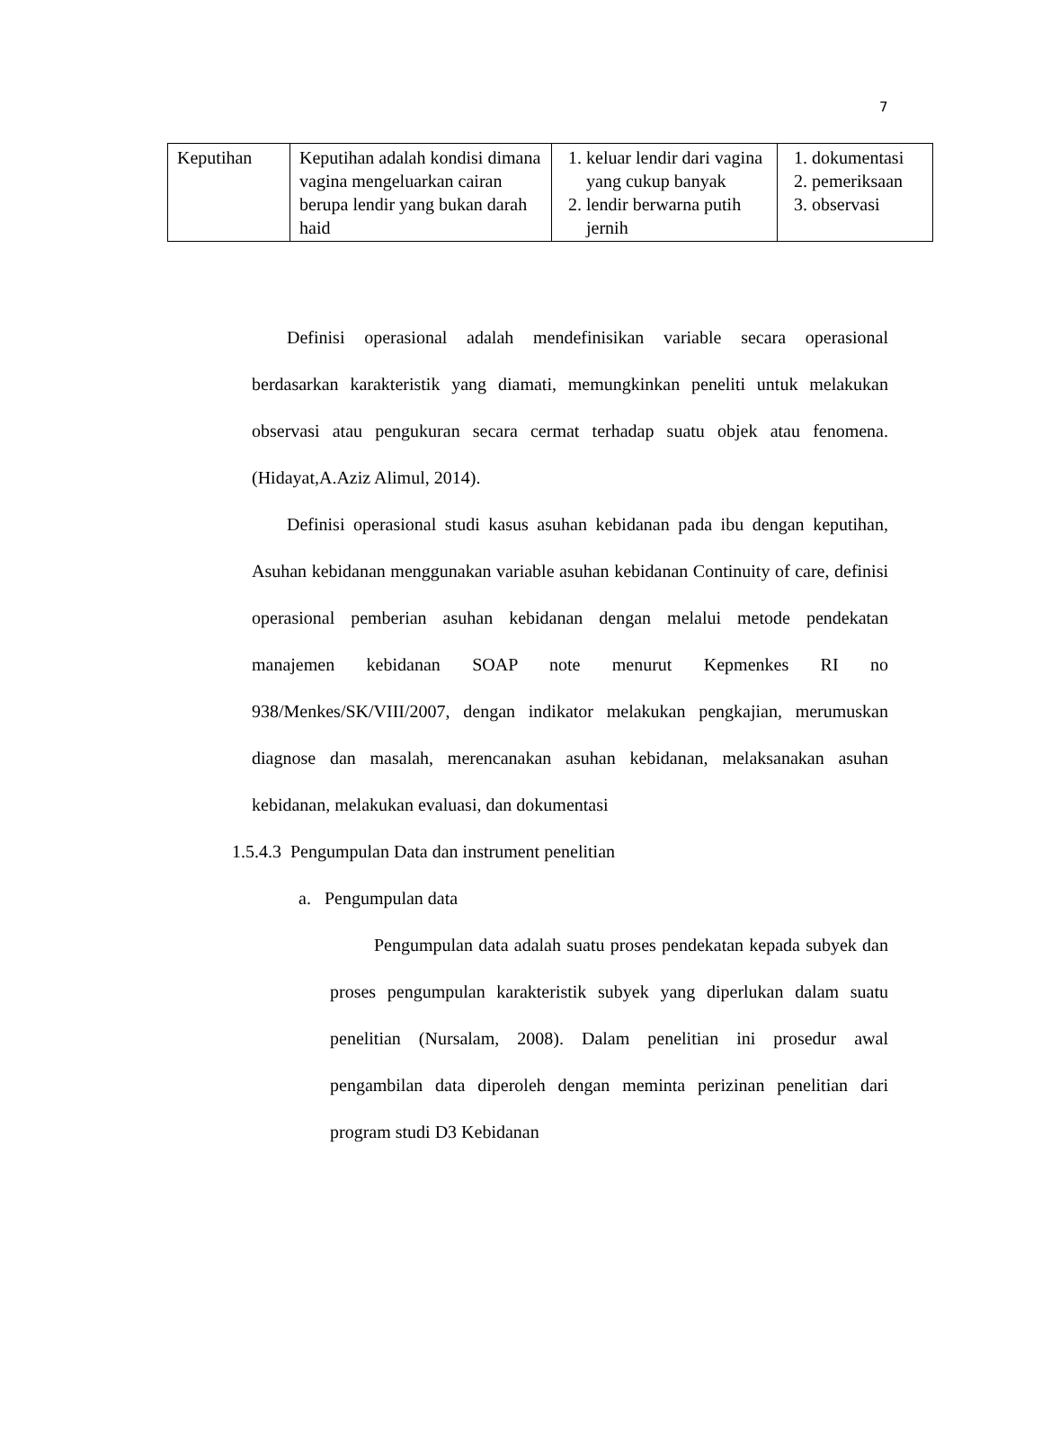7
| Keputihan | Keputihan adalah kondisi dimana vagina mengeluarkan cairan berupa lendir yang bukan darah haid | 1. keluar lendir dari vagina yang cukup banyak 2. lendir berwarna putih jernih | 1. dokumentasi 2. pemeriksaan 3. observasi |
Definisi operasional adalah mendefinisikan variable secara operasional berdasarkan karakteristik yang diamati, memungkinkan peneliti untuk melakukan observasi atau pengukuran secara cermat terhadap suatu objek atau fenomena. (Hidayat,A.Aziz Alimul, 2014).
Definisi operasional studi kasus asuhan kebidanan pada ibu dengan keputihan, Asuhan kebidanan menggunakan variable asuhan kebidanan Continuity of care, definisi operasional pemberian asuhan kebidanan dengan melalui metode pendekatan manajemen kebidanan SOAP note menurut Kepmenkes RI no 938/Menkes/SK/VIII/2007, dengan indikator melakukan pengkajian, merumuskan diagnose dan masalah, merencanakan asuhan kebidanan, melaksanakan asuhan kebidanan, melakukan evaluasi, dan dokumentasi
1.5.4.3 Pengumpulan Data dan instrument penelitian
a. Pengumpulan data
Pengumpulan data adalah suatu proses pendekatan kepada subyek dan proses pengumpulan karakteristik subyek yang diperlukan dalam suatu penelitian (Nursalam, 2008). Dalam penelitian ini prosedur awal pengambilan data diperoleh dengan meminta perizinan penelitian dari program studi D3 Kebidanan